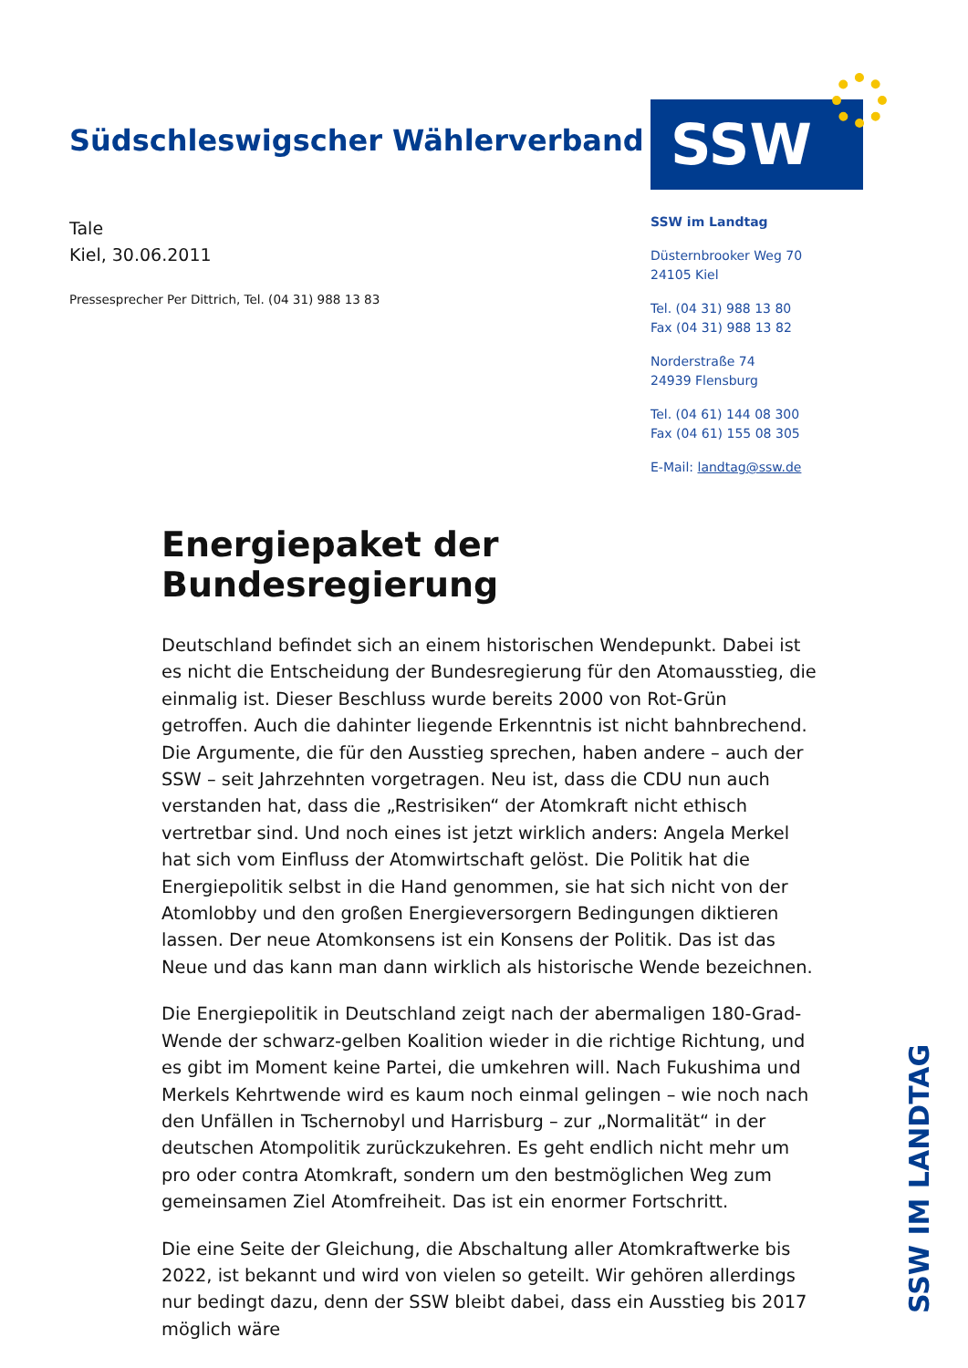Südschleswigscher Wählerverband
SSW
Tale
Kiel, 30.06.2011
Pressesprecher Per Dittrich, Tel. (04 31) 988 13 83
SSW im Landtag
Düsternbrooker Weg 70
24105 Kiel
Tel. (04 31) 988 13 80
Fax (04 31) 988 13 82
Norderstraße 74
24939 Flensburg
Tel. (04 61) 144 08 300
Fax (04 61) 155 08 305
E-Mail: landtag@ssw.de
Energiepaket der Bundesregierung
Deutschland befindet sich an einem historischen Wendepunkt. Dabei ist es nicht die Entscheidung der Bundesregierung für den Atomausstieg, die einmalig ist. Dieser Beschluss wurde bereits 2000 von Rot-Grün getroffen. Auch die dahinter liegende Erkenntnis ist nicht bahnbrechend. Die Argumente, die für den Ausstieg sprechen, haben andere – auch der SSW – seit Jahrzehnten vorgetragen. Neu ist, dass die CDU nun auch verstanden hat, dass die „Restrisiken“ der Atomkraft nicht ethisch vertretbar sind. Und noch eines ist jetzt wirklich anders: Angela Merkel hat sich vom Einfluss der Atomwirtschaft gelöst. Die Politik hat die Energiepolitik selbst in die Hand genommen, sie hat sich nicht von der Atomlobby und den großen Energieversorgern Bedingungen diktieren lassen. Der neue Atomkonsens ist ein Konsens der Politik. Das ist das Neue und das kann man dann wirklich als historische Wende bezeichnen.
Die Energiepolitik in Deutschland zeigt nach der abermaligen 180-Grad-Wende der schwarz-gelben Koalition wieder in die richtige Richtung, und es gibt im Moment keine Partei, die umkehren will. Nach Fukushima und Merkels Kehrtwende wird es kaum noch einmal gelingen – wie noch nach den Unfällen in Tschernobyl und Harrisburg – zur „Normalität“ in der deutschen Atompolitik zurückzukehren. Es geht endlich nicht mehr um pro oder contra Atomkraft, sondern um den bestmöglichen Weg zum gemeinsamen Ziel Atomfreiheit. Das ist ein enormer Fortschritt.
Die eine Seite der Gleichung, die Abschaltung aller Atomkraftwerke bis 2022, ist bekannt und wird von vielen so geteilt. Wir gehören allerdings nur bedingt dazu, denn der SSW bleibt dabei, dass ein Ausstieg bis 2017 möglich wäre
SSW IM LANDTAG